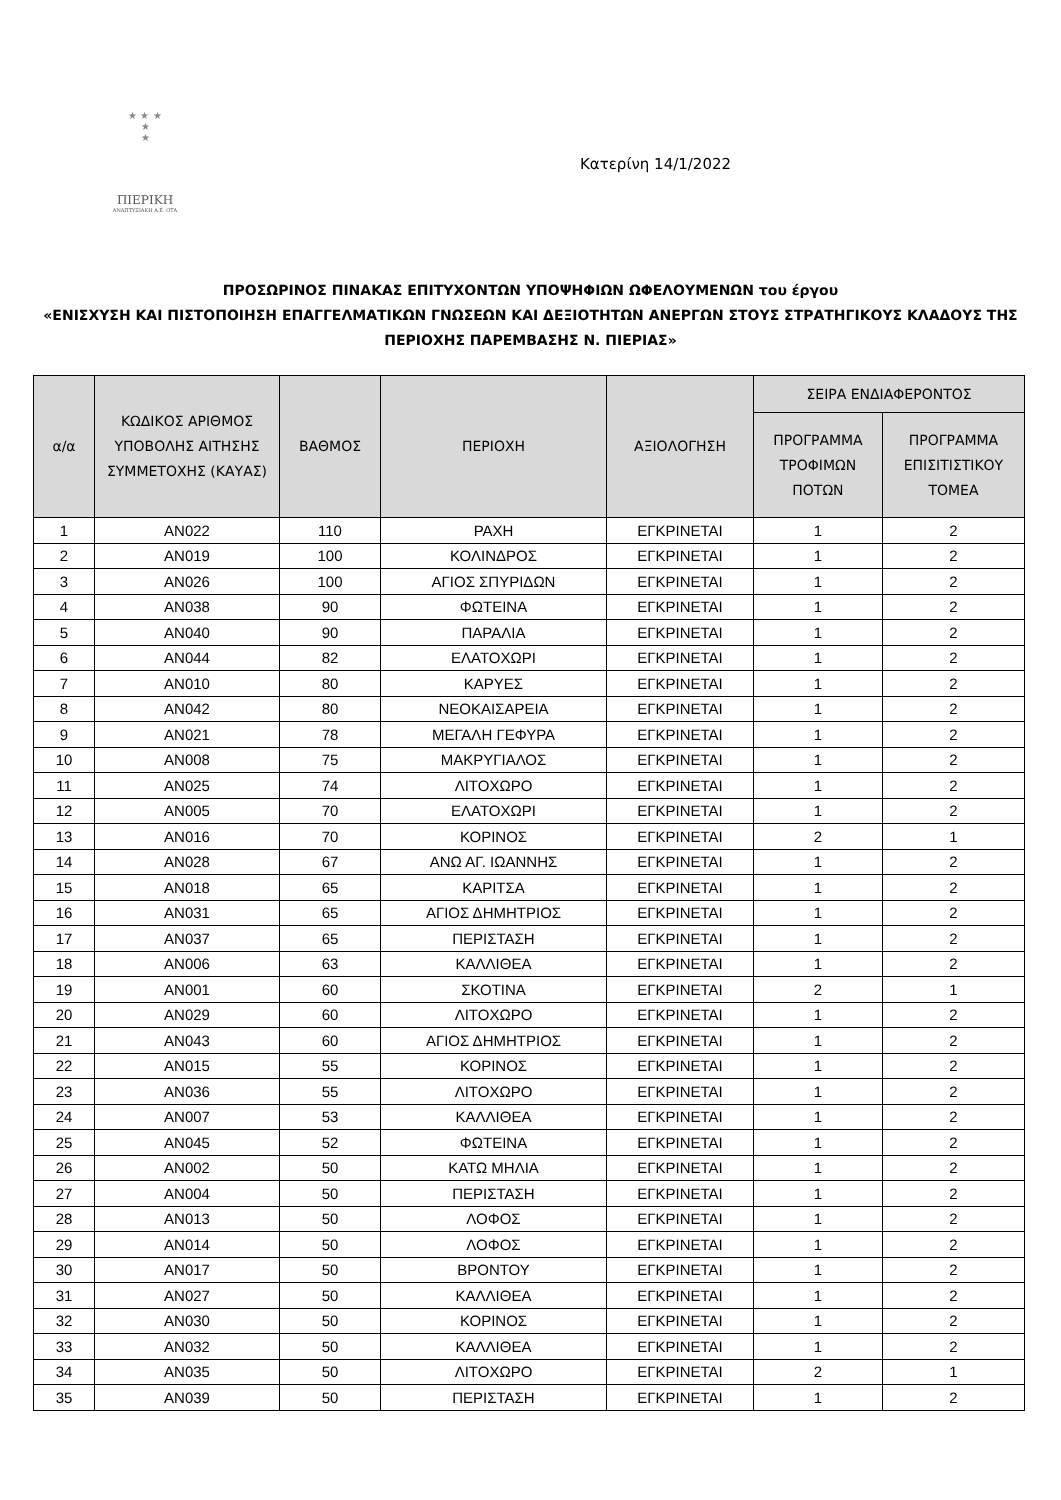★ ★ ★
★
★
ΠΙΕΡΙΚΗ
ΑΝΑΠΤΥΞΙΑΚΗ Α.Ε. ΟΤΑ
Κατερίνη 14/1/2022
ΠΡΟΣΩΡΙΝΟΣ ΠΙΝΑΚΑΣ ΕΠΙΤΥΧΟΝΤΩΝ ΥΠΟΨΗΦΙΩΝ ΩΦΕΛΟΥΜΕΝΩΝ του έργου
«ΕΝΙΣΧΥΣΗ ΚΑΙ ΠΙΣΤΟΠΟΙΗΣΗ ΕΠΑΓΓΕΛΜΑΤΙΚΩΝ ΓΝΩΣΕΩΝ ΚΑΙ ΔΕΞΙΟΤΗΤΩΝ ΑΝΕΡΓΩΝ ΣΤΟΥΣ ΣΤΡΑΤΗΓΙΚΟΥΣ ΚΛΑΔΟΥΣ ΤΗΣ ΠΕΡΙΟΧΗΣ ΠΑΡΕΜΒΑΣΗΣ Ν. ΠΙΕΡΙΑΣ»
| α/α | ΚΩΔΙΚΟΣ ΑΡΙΘΜΟΣ ΥΠΟΒΟΛΗΣ ΑΙΤΗΣΗΣ ΣΥΜΜΕΤΟΧΗΣ (ΚΑΥΑΣ) | ΒΑΘΜΟΣ | ΠΕΡΙΟΧΗ | ΑΞΙΟΛΟΓΗΣΗ | ΣΕΙΡΑ ΕΝΔΙΑΦΕΡΟΝΤΟΣ | |
| --- | --- | --- | --- | --- | --- | --- |
| | | | | | ΠΡΟΓΡΑΜΜΑ ΤΡΟΦΙΜΩΝ ΠΟΤΩΝ | ΠΡΟΓΡΑΜΜΑ ΕΠΙΣΙΤΙΣΤΙΚΟΥ ΤΟΜΕΑ |
| 1 | AN022 | 110 | ΡΑΧΗ | ΕΓΚΡΙΝΕΤΑΙ | 1 | 2 |
| 2 | AN019 | 100 | ΚΟΛΙΝΔΡΟΣ | ΕΓΚΡΙΝΕΤΑΙ | 1 | 2 |
| 3 | AN026 | 100 | ΑΓΙΟΣ ΣΠΥΡΙΔΩΝ | ΕΓΚΡΙΝΕΤΑΙ | 1 | 2 |
| 4 | AN038 | 90 | ΦΩΤΕΙΝΑ | ΕΓΚΡΙΝΕΤΑΙ | 1 | 2 |
| 5 | AN040 | 90 | ΠΑΡΑΛΙΑ | ΕΓΚΡΙΝΕΤΑΙ | 1 | 2 |
| 6 | AN044 | 82 | ΕΛΑΤΟΧΩΡΙ | ΕΓΚΡΙΝΕΤΑΙ | 1 | 2 |
| 7 | AN010 | 80 | ΚΑΡΥΕΣ | ΕΓΚΡΙΝΕΤΑΙ | 1 | 2 |
| 8 | AN042 | 80 | ΝΕΟΚΑΙΣΑΡΕΙΑ | ΕΓΚΡΙΝΕΤΑΙ | 1 | 2 |
| 9 | AN021 | 78 | ΜΕΓΑΛΗ ΓΕΦΥΡΑ | ΕΓΚΡΙΝΕΤΑΙ | 1 | 2 |
| 10 | AN008 | 75 | ΜΑΚΡΥΓΙΑΛΟΣ | ΕΓΚΡΙΝΕΤΑΙ | 1 | 2 |
| 11 | AN025 | 74 | ΛΙΤΟΧΩΡΟ | ΕΓΚΡΙΝΕΤΑΙ | 1 | 2 |
| 12 | AN005 | 70 | ΕΛΑΤΟΧΩΡΙ | ΕΓΚΡΙΝΕΤΑΙ | 1 | 2 |
| 13 | AN016 | 70 | ΚΟΡΙΝΟΣ | ΕΓΚΡΙΝΕΤΑΙ | 2 | 1 |
| 14 | AN028 | 67 | ΑΝΩ ΑΓ. ΙΩΑΝΝΗΣ | ΕΓΚΡΙΝΕΤΑΙ | 1 | 2 |
| 15 | AN018 | 65 | ΚΑΡΙΤΣΑ | ΕΓΚΡΙΝΕΤΑΙ | 1 | 2 |
| 16 | AN031 | 65 | ΑΓΙΟΣ ΔΗΜΗΤΡΙΟΣ | ΕΓΚΡΙΝΕΤΑΙ | 1 | 2 |
| 17 | AN037 | 65 | ΠΕΡΙΣΤΑΣΗ | ΕΓΚΡΙΝΕΤΑΙ | 1 | 2 |
| 18 | AN006 | 63 | ΚΑΛΛΙΘΕΑ | ΕΓΚΡΙΝΕΤΑΙ | 1 | 2 |
| 19 | AN001 | 60 | ΣΚΟΤΙΝΑ | ΕΓΚΡΙΝΕΤΑΙ | 2 | 1 |
| 20 | AN029 | 60 | ΛΙΤΟΧΩΡΟ | ΕΓΚΡΙΝΕΤΑΙ | 1 | 2 |
| 21 | AN043 | 60 | ΑΓΙΟΣ ΔΗΜΗΤΡΙΟΣ | ΕΓΚΡΙΝΕΤΑΙ | 1 | 2 |
| 22 | AN015 | 55 | ΚΟΡΙΝΟΣ | ΕΓΚΡΙΝΕΤΑΙ | 1 | 2 |
| 23 | AN036 | 55 | ΛΙΤΟΧΩΡΟ | ΕΓΚΡΙΝΕΤΑΙ | 1 | 2 |
| 24 | AN007 | 53 | ΚΑΛΛΙΘΕΑ | ΕΓΚΡΙΝΕΤΑΙ | 1 | 2 |
| 25 | AN045 | 52 | ΦΩΤΕΙΝΑ | ΕΓΚΡΙΝΕΤΑΙ | 1 | 2 |
| 26 | AN002 | 50 | ΚΑΤΩ ΜΗΛΙΑ | ΕΓΚΡΙΝΕΤΑΙ | 1 | 2 |
| 27 | AN004 | 50 | ΠΕΡΙΣΤΑΣΗ | ΕΓΚΡΙΝΕΤΑΙ | 1 | 2 |
| 28 | AN013 | 50 | ΛΟΦΟΣ | ΕΓΚΡΙΝΕΤΑΙ | 1 | 2 |
| 29 | AN014 | 50 | ΛΟΦΟΣ | ΕΓΚΡΙΝΕΤΑΙ | 1 | 2 |
| 30 | AN017 | 50 | ΒΡΟΝΤΟΥ | ΕΓΚΡΙΝΕΤΑΙ | 1 | 2 |
| 31 | AN027 | 50 | ΚΑΛΛΙΘΕΑ | ΕΓΚΡΙΝΕΤΑΙ | 1 | 2 |
| 32 | AN030 | 50 | ΚΟΡΙΝΟΣ | ΕΓΚΡΙΝΕΤΑΙ | 1 | 2 |
| 33 | AN032 | 50 | ΚΑΛΛΙΘΕΑ | ΕΓΚΡΙΝΕΤΑΙ | 1 | 2 |
| 34 | AN035 | 50 | ΛΙΤΟΧΩΡΟ | ΕΓΚΡΙΝΕΤΑΙ | 2 | 1 |
| 35 | AN039 | 50 | ΠΕΡΙΣΤΑΣΗ | ΕΓΚΡΙΝΕΤΑΙ | 1 | 2 |